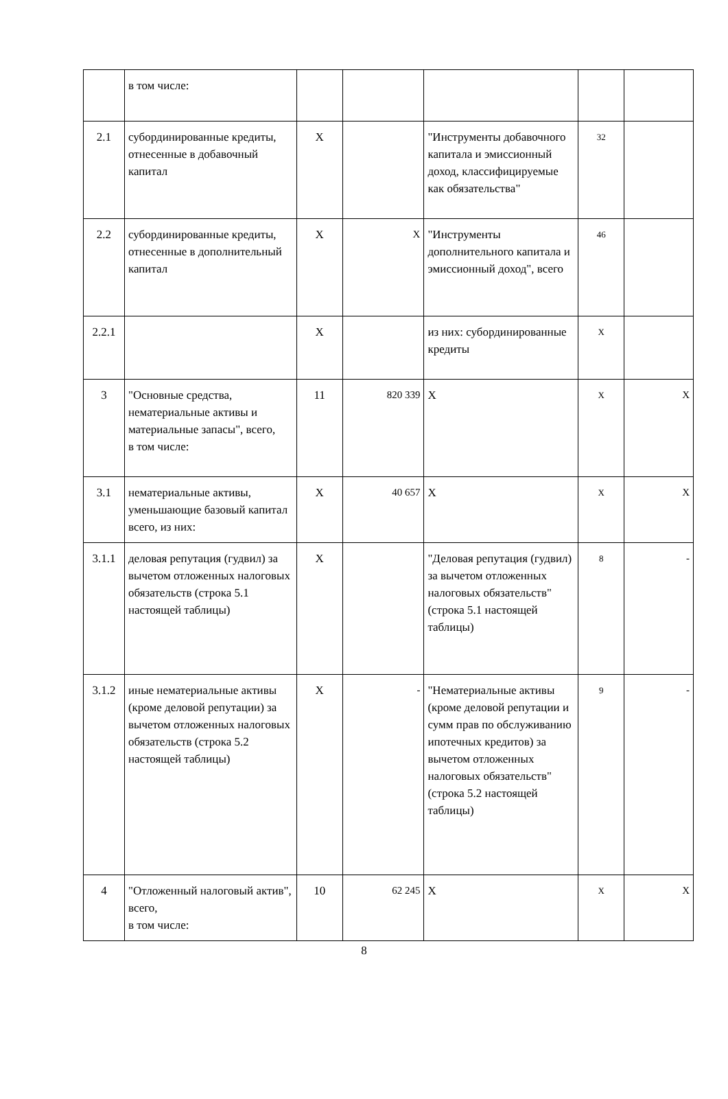| | в том числе: | | | | | |
| 2.1 | субординированные кредиты, отнесенные в добавочный капитал | X | | "Инструменты добавочного капитала и эмиссионный доход, классифицируемые как обязательства" | 32 | |
| 2.2 | субординированные кредиты, отнесенные в дополнительный капитал | X | X | "Инструменты дополнительного капитала и эмиссионный доход", всего | 46 | |
| 2.2.1 | | X | | из них: субординированные кредиты | X | |
| 3 | "Основные средства, нематериальные активы и материальные запасы", всего, в том числе: | 11 | 820 339 | X | X | X |
| 3.1 | нематериальные активы, уменьшающие базовый капитал всего, из них: | X | 40 657 | X | X | X |
| 3.1.1 | деловая репутация (гудвил) за вычетом отложенных налоговых обязательств (строка 5.1 настоящей таблицы) | X | | "Деловая репутация (гудвил) за вычетом отложенных налоговых обязательств" (строка 5.1 настоящей таблицы) | 8 | - |
| 3.1.2 | иные нематериальные активы (кроме деловой репутации) за вычетом отложенных налоговых обязательств (строка 5.2 настоящей таблицы) | X | - | "Нематериальные активы (кроме деловой репутации и сумм прав по обслуживанию ипотечных кредитов) за вычетом отложенных налоговых обязательств" (строка 5.2 настоящей таблицы) | 9 | - |
| 4 | "Отложенный налоговый актив", всего, в том числе: | 10 | 62 245 | X | X | X |
8